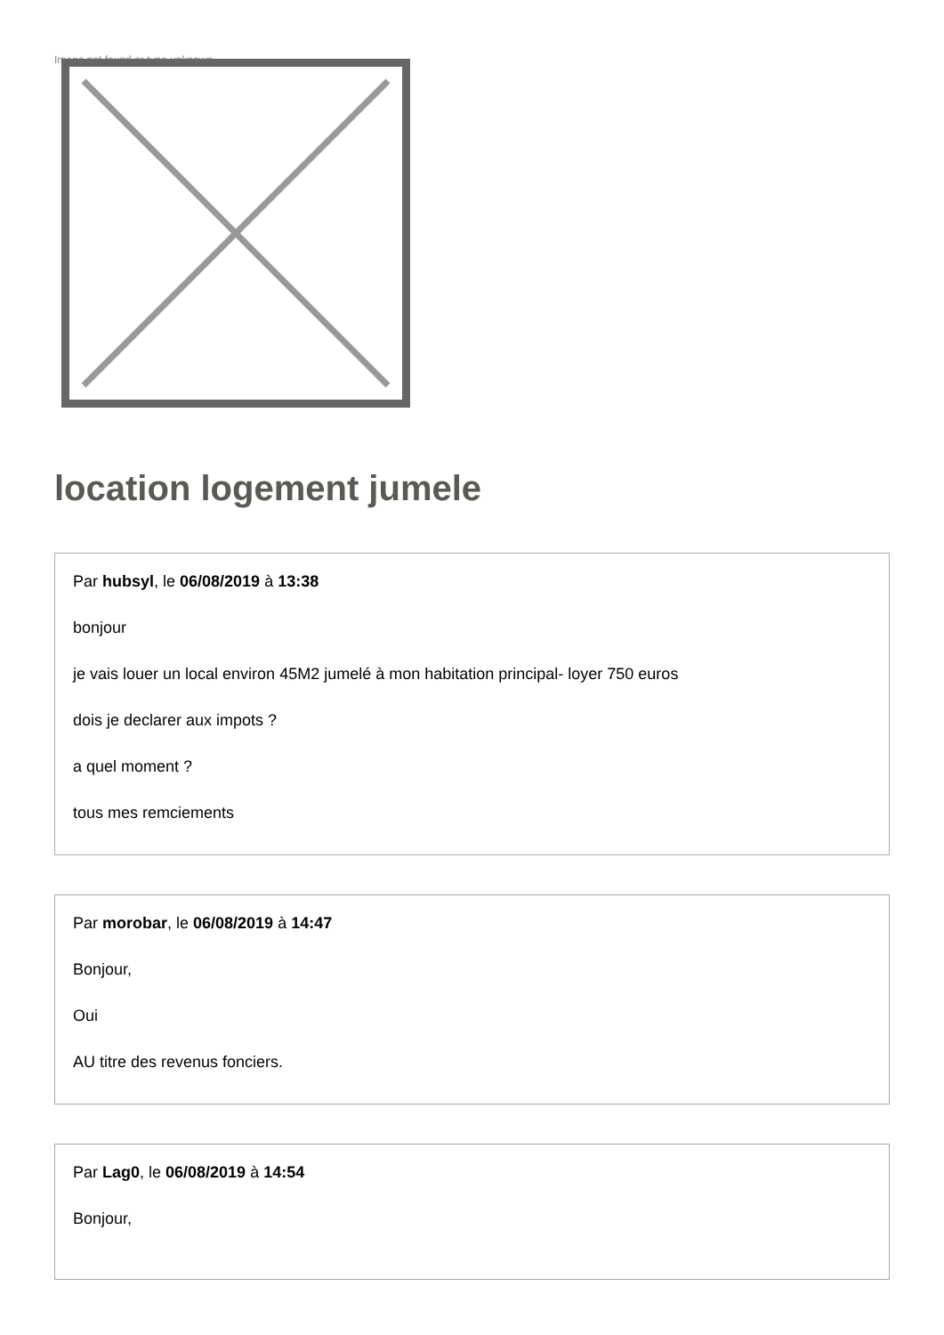Image not found or type unknown
location logement jumele
Par hubsyl, le 06/08/2019 à 13:38
bonjour
je vais louer un local environ 45M2 jumelé à mon habitation principal- loyer 750 euros
dois je declarer aux impots ?
a quel moment ?
tous mes remciements
Par morobar, le 06/08/2019 à 14:47
Bonjour,
Oui
AU titre des revenus fonciers.
Par Lag0, le 06/08/2019 à 14:54
Bonjour,